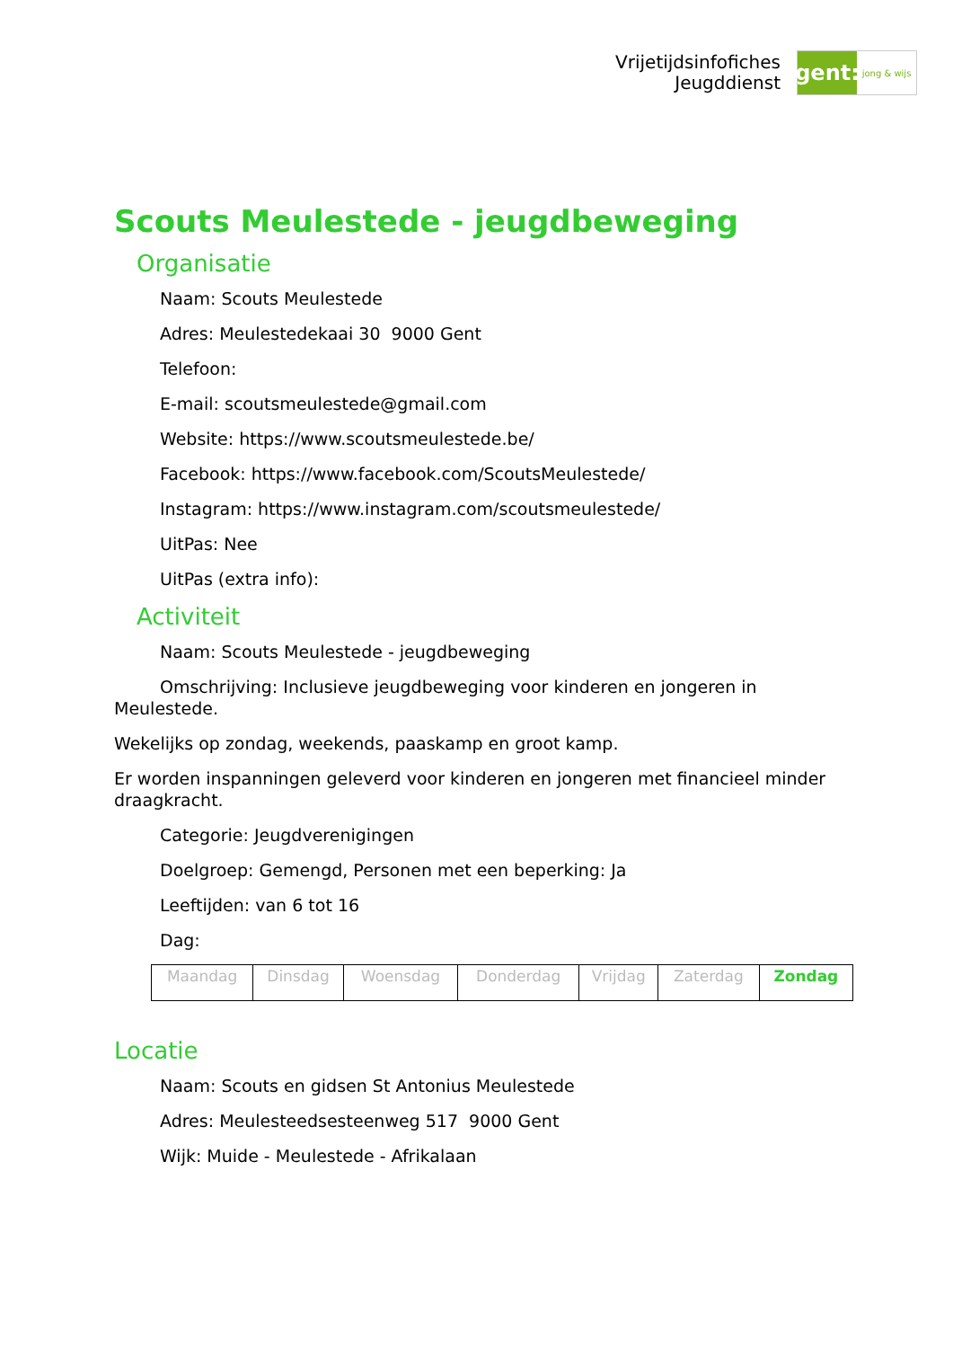Vrijetijdsinfofiches
Jeugddienst
gent:
jong & wijs
Scouts Meulestede - jeugdbeweging
Organisatie
Naam: Scouts Meulestede
Adres: Meulestedekaai 30 9000 Gent
Telefoon:
E-mail: scoutsmeulestede@gmail.com
Website: https://www.scoutsmeulestede.be/
Facebook: https://www.facebook.com/ScoutsMeulestede/
Instagram: https://www.instagram.com/scoutsmeulestede/
UitPas: Nee
UitPas (extra info):
Activiteit
Naam: Scouts Meulestede - jeugdbeweging
Omschrijving: Inclusieve jeugdbeweging voor kinderen en jongeren in Meulestede.
Wekelijks op zondag, weekends, paaskamp en groot kamp.
Er worden inspanningen geleverd voor kinderen en jongeren met financieel minder draagkracht.
Categorie: Jeugdverenigingen
Doelgroep: Gemengd, Personen met een beperking: Ja
Leeftijden: van 6 tot 16
Dag:
| Maandag | Dinsdag | Woensdag | Donderdag | Vrijdag | Zaterdag | Zondag |
Locatie
Naam: Scouts en gidsen St Antonius Meulestede
Adres: Meulesteedsesteenweg 517 9000 Gent
Wijk: Muide - Meulestede - Afrikalaan